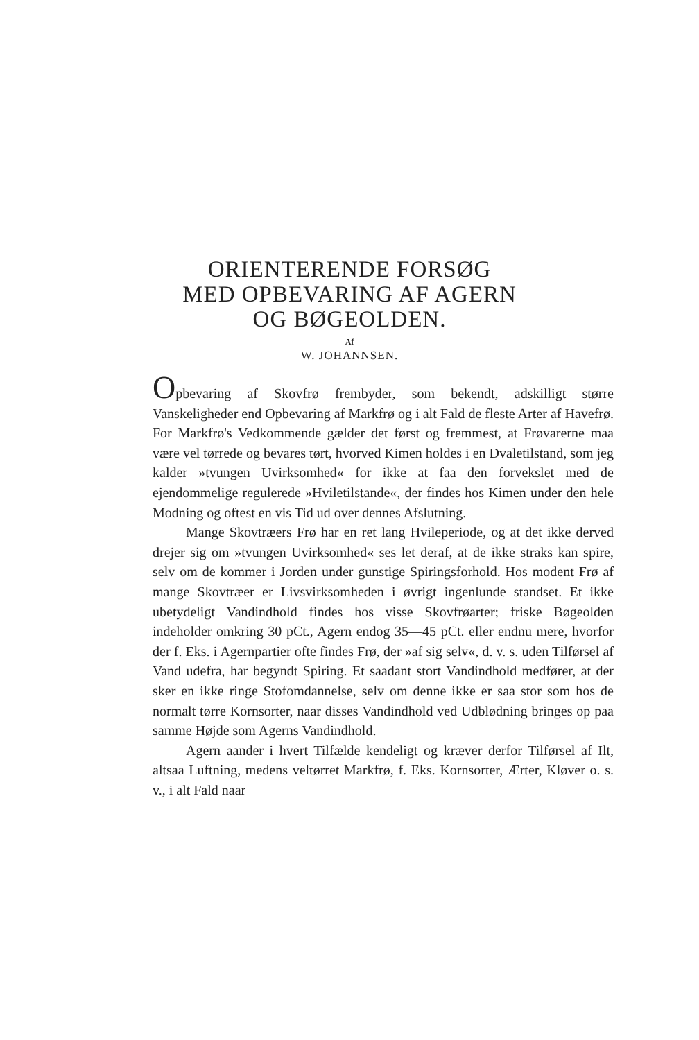ORIENTERENDE FORSØG
MED OPBEVARING AF AGERN
OG BØGEOLDEN.
Af
W. JOHANNSEN.
Opbevaring af Skovfrø frembyder, som bekendt, adskilligt større Vanskeligheder end Opbevaring af Markfrø og i alt Fald de fleste Arter af Havefrø. For Markfrø's Vedkommende gælder det først og fremmest, at Frøvarerne maa være vel tørrede og bevares tørt, hvorved Kimen holdes i en Dvaletilstand, som jeg kalder »tvungen Uvirksomhed« for ikke at faa den forvekslet med de ejendommelige regulerede »Hviletilstande«, der findes hos Kimen under den hele Modning og oftest en vis Tid ud over dennes Afslutning.
Mange Skovtræers Frø har en ret lang Hvileperiode, og at det ikke derved drejer sig om »tvungen Uvirksomhed« ses let deraf, at de ikke straks kan spire, selv om de kommer i Jorden under gunstige Spiringsforhold. Hos modent Frø af mange Skovtræer er Livsvirksomheden i øvrigt ingenlunde standset. Et ikke ubetydeligt Vandindhold findes hos visse Skovfrøarter; friske Bøgeolden indeholder omkring 30 pCt., Agern endog 35—45 pCt. eller endnu mere, hvorfor der f. Eks. i Agernpartier ofte findes Frø, der »af sig selv«, d. v. s. uden Tilførsel af Vand udefra, har begyndt Spiring. Et saadant stort Vandindhold medfører, at der sker en ikke ringe Stofomdannelse, selv om denne ikke er saa stor som hos de normalt tørre Kornsorter, naar disses Vandindhold ved Udblødning bringes op paa samme Højde som Agerns Vandindhold.
Agern aander i hvert Tilfælde kendeligt og kræver derfor Tilførsel af Ilt, altsaa Luftning, medens veltørret Markfrø, f. Eks. Kornsorter, Ærter, Kløver o. s. v., i alt Fald naar